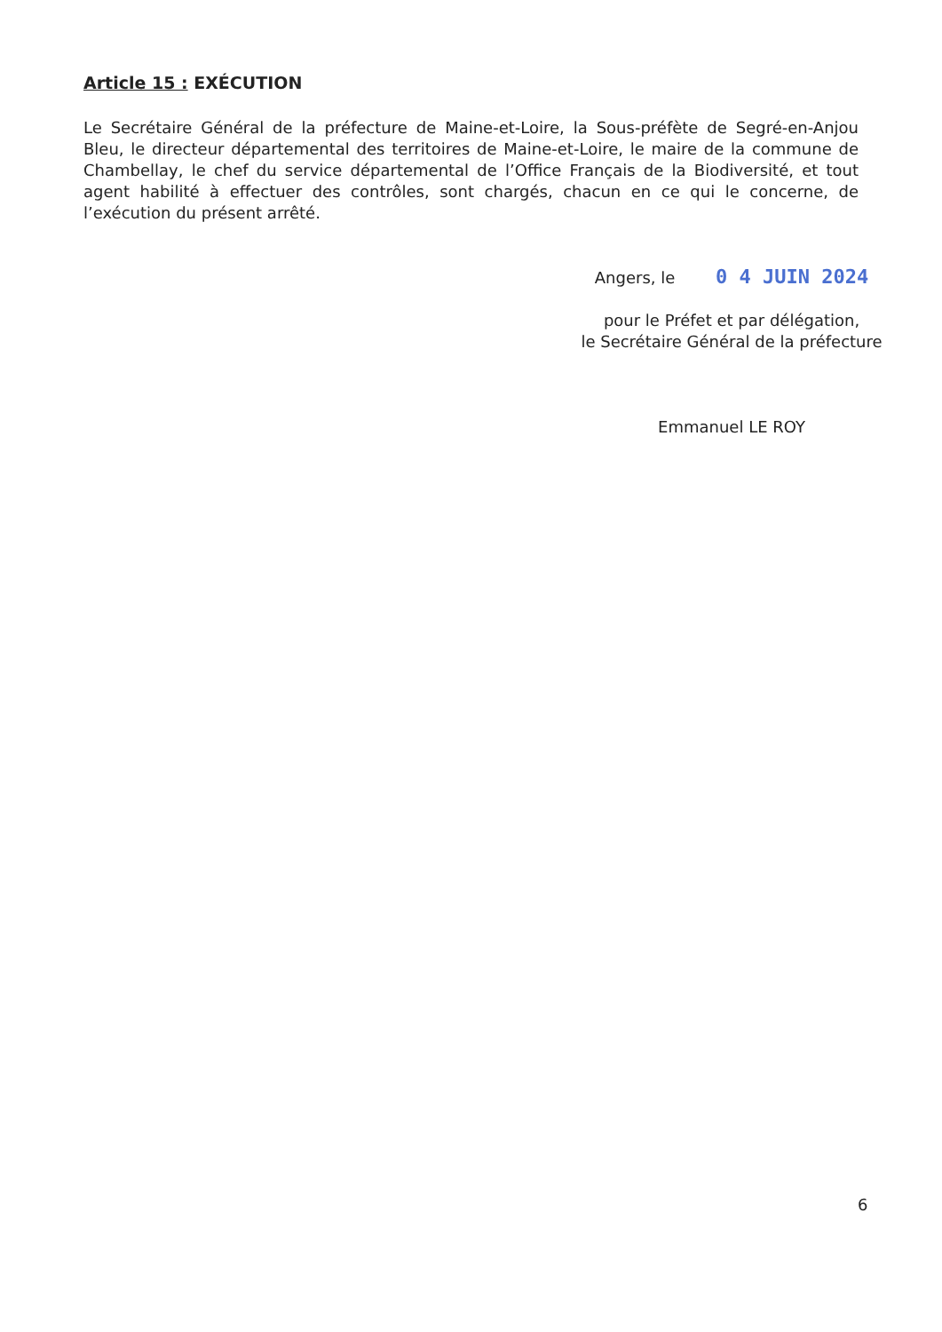Article 15 : EXÉCUTION
Le Secrétaire Général de la préfecture de Maine-et-Loire, la Sous-préfète de Segré-en-Anjou Bleu, le directeur départemental des territoires de Maine-et-Loire, le maire de la commune de Chambellay, le chef du service départemental de l’Office Français de la Biodiversité, et tout agent habilité à effectuer des contrôles, sont chargés, chacun en ce qui le concerne, de l’exécution du présent arrêté.
Angers, le 0 4 JUIN 2024
pour le Préfet et par délégation,
le Secrétaire Général de la préfecture
Emmanuel LE ROY
6